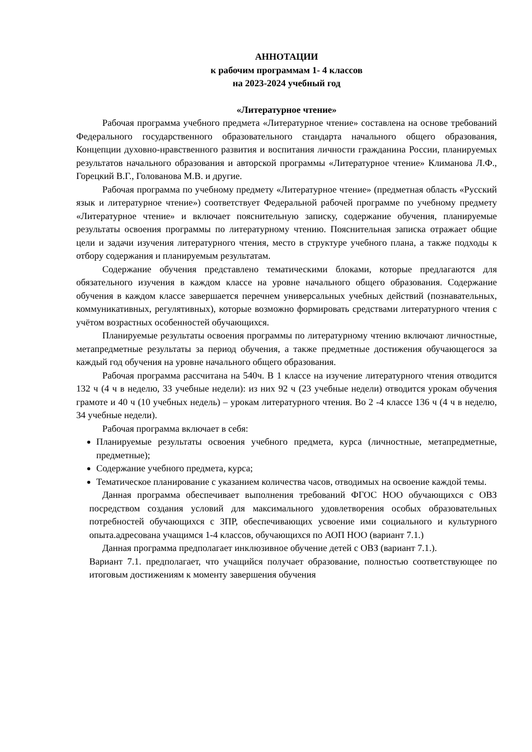АННОТАЦИИ
к рабочим программам 1- 4 классов
на 2023-2024 учебный год
«Литературное чтение»
Рабочая программа учебного предмета «Литературное чтение» составлена на основе требований Федерального государственного образовательного стандарта начального общего образования, Концепции духовно-нравственного развития и воспитания личности гражданина России, планируемых результатов начального образования и авторской программы «Литературное чтение» Климанова Л.Ф., Горецкий В.Г., Голованова М.В. и другие.
Рабочая программа по учебному предмету «Литературное чтение» (предметная область «Русский язык и литературное чтение») соответствует Федеральной рабочей программе по учебному предмету «Литературное чтение» и включает пояснительную записку, содержание обучения, планируемые результаты освоения программы по литературному чтению. Пояснительная записка отражает общие цели и задачи изучения литературного чтения, место в структуре учебного плана, а также подходы к отбору содержания и планируемым результатам.
Содержание обучения представлено тематическими блоками, которые предлагаются для обязательного изучения в каждом классе на уровне начального общего образования. Содержание обучения в каждом классе завершается перечнем универсальных учебных действий (познавательных, коммуникативных, регулятивных), которые возможно формировать средствами литературного чтения с учётом возрастных особенностей обучающихся.
Планируемые результаты освоения программы по литературному чтению включают личностные, метапредметные результаты за период обучения, а также предметные достижения обучающегося за каждый год обучения на уровне начального общего образования.
Рабочая программа рассчитана на 540ч. В 1 классе на изучение литературного чтения отводится 132 ч (4 ч в неделю, 33 учебные недели): из них 92 ч (23 учебные недели) отводится урокам обучения грамоте и 40 ч (10 учебных недель) – урокам литературного чтения. Во 2 -4 классе 136 ч (4 ч в неделю, 34 учебные недели).
Рабочая программа включает в себя:
Планируемые результаты освоения учебного предмета, курса (личностные, метапредметные, предметные);
Содержание учебного предмета, курса;
Тематическое планирование с указанием количества часов, отводимых на освоение каждой темы.
Данная программа обеспечивает выполнения требований ФГОС НОО обучающихся с ОВЗ посредством создания условий для максимального удовлетворения особых образовательных потребностей обучающихся с ЗПР, обеспечивающих усвоение ими социального и культурного опыта.адресована учащимся 1-4 классов, обучающихся по АОП НОО (вариант 7.1.)
Данная программа предполагает инклюзивное обучение детей с ОВЗ (вариант 7.1.).
Вариант 7.1. предполагает, что учащийся получает образование, полностью соответствующее по итоговым достижениям к моменту завершения обучения